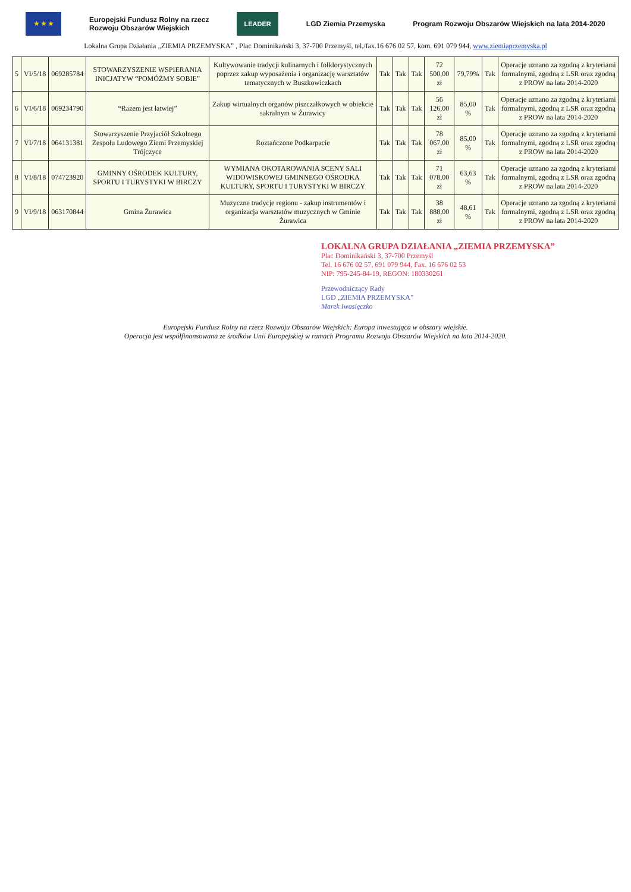★ ★ ★
Europejski Fundusz Rolny na rzecz
Rozwoju Obszarów Wiejskich
LEADER
LGD Ziemia Przemyska
Program Rozwoju Obszarów Wiejskich na lata 2014-2020
Lokalna Grupa Działania „ZIEMIA PRZEMYSKA” , Plac Dominikański 3, 37-700 Przemyśl, tel./fax.16 676 02 57, kom. 691 079 944, www.ziemiaprzemyska.pl
| 5 | VI/5/18 | 069285784 | STOWARZYSZENIE WSPIERANIA INICJATYW “POMÓŻMY SOBIE” | Kultywowanie tradycji kulinarnych i folklorystycznych poprzez zakup wyposażenia i organizację warsztatów tematycznych w Buszkowiczkach | Tak | Tak | Tak | 72 500,00 zł | 79,79% | Tak | Operacje uznano za zgodną z kryteriami formalnymi, zgodną z LSR oraz zgodną z PROW na lata 2014-2020 |
| 6 | VI/6/18 | 069234790 | “Razem jest łatwiej” | Zakup wirtualnych organów piszczałkowych w obiekcie sakralnym w Żurawicy | Tak | Tak | Tak | 56 126,00 zł | 85,00 % | Tak | Operacje uznano za zgodną z kryteriami formalnymi, zgodną z LSR oraz zgodną z PROW na lata 2014-2020 |
| 7 | VI/7/18 | 064131381 | Stowarzyszenie Przyjaciół Szkolnego Zespołu Ludowego Ziemi Przemyskiej Trójczyce | Roztańczone Podkarpacie | Tak | Tak | Tak | 78 067,00 zł | 85,00 % | Tak | Operacje uznano za zgodną z kryteriami formalnymi, zgodną z LSR oraz zgodną z PROW na lata 2014-2020 |
| 8 | VI/8/18 | 074723920 | GMINNY OŚRODEK KULTURY, SPORTU I TURYSTYKI W BIRCZY | WYMIANA OKOTAROWANIA SCENY SALI WIDOWISKOWEJ GMINNEGO OŚRODKA KULTURY, SPORTU I TURYSTYKI W BIRCZY | Tak | Tak | Tak | 71 078,00 zł | 63,63 % | Tak | Operacje uznano za zgodną z kryteriami formalnymi, zgodną z LSR oraz zgodną z PROW na lata 2014-2020 |
| 9 | VI/9/18 | 063170844 | Gmina Żurawica | Muzyczne tradycje regionu - zakup instrumentów i organizacja warsztatów muzycznych w Gminie Żurawica | Tak | Tak | Tak | 38 888,00 zł | 48,61 % | Tak | Operacje uznano za zgodną z kryteriami formalnymi, zgodną z LSR oraz zgodną z PROW na lata 2014-2020 |
LOKALNA GRUPA DZIAŁANIA „ZIEMIA PRZEMYSKA”
Plac Dominikański 3, 37-700 Przemyśl
Tel. 16 676 02 57, 691 079 944, Fax. 16 676 02 53
NIP: 795-245-84-19, REGON: 180330261
Przewodniczący Rady
LGD „ZIEMIA PRZEMYSKA”
Marek Iwasięczko
Europejski Fundusz Rolny na rzecz Rozwoju Obszarów Wiejskich: Europa inwestująca w obszary wiejskie.
Operacja jest współfinansowana ze środków Unii Europejskiej w ramach Programu Rozwoju Obszarów Wiejskich na lata 2014-2020.